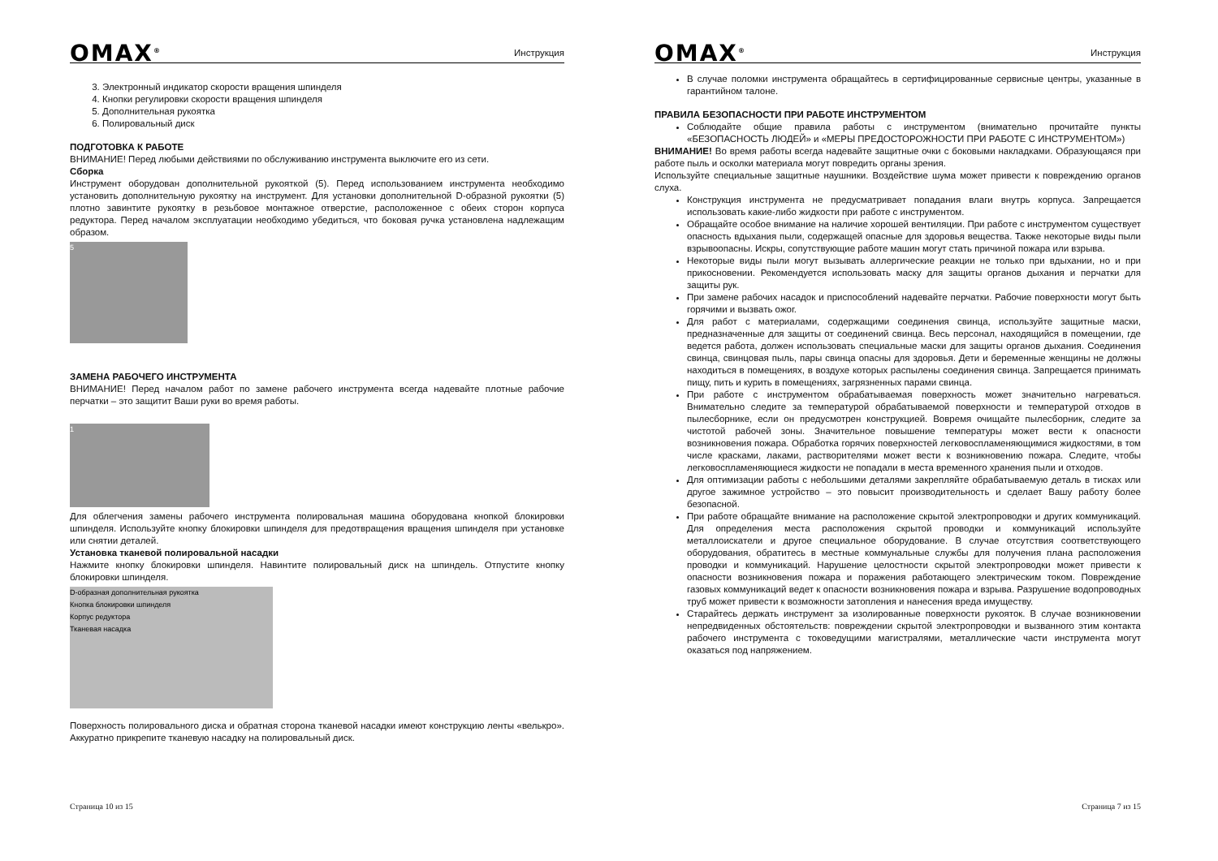OMAX<sup>®</sup> Инструкция
3. Электронный индикатор скорости вращения шпинделя
4. Кнопки регулировки скорости вращения шпинделя
5. Дополнительная рукоятка
6. Полировальный диск
ПОДГОТОВКА К РАБОТЕ
ВНИМАНИЕ! Перед любыми действиями по обслуживанию инструмента выключите его из сети.
Сборка
Инструмент оборудован дополнительной рукояткой (5). Перед использованием инструмента необходимо установить дополнительную рукоятку на инструмент. Для установки дополнительной D-образной рукоятки (5) плотно завинтите рукоятку в резьбовое монтажное отверстие, расположенное с обеих сторон корпуса редуктора. Перед началом эксплуатации необходимо убедиться, что боковая ручка установлена надлежащим образом.
5
ЗАМЕНА РАБОЧЕГО ИНСТРУМЕНТА
ВНИМАНИЕ! Перед началом работ по замене рабочего инструмента всегда надевайте плотные рабочие перчатки – это защитит Ваши руки во время работы.
1
Для облегчения замены рабочего инструмента полировальная машина оборудована кнопкой блокировки шпинделя. Используйте кнопку блокировки шпинделя для предотвращения вращения шпинделя при установке или снятии деталей.
Установка тканевой полировальной насадки
Нажмите кнопку блокировки шпинделя. Навинтите полировальный диск на шпиндель. Отпустите кнопку блокировки шпинделя.
D-образная дополнительная рукоятка
Кнопка блокировки шпинделя
Корпус редуктора
Тканевая насадка
Поверхность полировального диска и обратная сторона тканевой насадки имеют конструкцию ленты «велькро». Аккуратно прикрепите тканевую насадку на полировальный диск.
Страница 10 из 15
OMAX<sup>®</sup> Инструкция
В случае поломки инструмента обращайтесь в сертифицированные сервисные центры, указанные в гарантийном талоне.
ПРАВИЛА БЕЗОПАСНОСТИ ПРИ РАБОТЕ ИНСТРУМЕНТОМ
Соблюдайте общие правила работы с инструментом (внимательно прочитайте пункты «БЕЗОПАСНОСТЬ ЛЮДЕЙ» и «МЕРЫ ПРЕДОСТОРОЖНОСТИ ПРИ РАБОТЕ С ИНСТРУМЕНТОМ»)
ВНИМАНИЕ! Во время работы всегда надевайте защитные очки с боковыми накладками. Образующаяся при работе пыль и осколки материала могут повредить органы зрения.
Используйте специальные защитные наушники. Воздействие шума может привести к повреждению органов слуха.
Конструкция инструмента не предусматривает попадания влаги внутрь корпуса. Запрещается использовать какие-либо жидкости при работе с инструментом.
Обращайте особое внимание на наличие хорошей вентиляции. При работе с инструментом существует опасность вдыхания пыли, содержащей опасные для здоровья вещества. Также некоторые виды пыли взрывоопасны. Искры, сопутствующие работе машин могут стать причиной пожара или взрыва.
Некоторые виды пыли могут вызывать аллергические реакции не только при вдыхании, но и при прикосновении. Рекомендуется использовать маску для защиты органов дыхания и перчатки для защиты рук.
При замене рабочих насадок и приспособлений надевайте перчатки. Рабочие поверхности могут быть горячими и вызвать ожог.
Для работ с материалами, содержащими соединения свинца, используйте защитные маски, предназначенные для защиты от соединений свинца. Весь персонал, находящийся в помещении, где ведется работа, должен использовать специальные маски для защиты органов дыхания. Соединения свинца, свинцовая пыль, пары свинца опасны для здоровья. Дети и беременные женщины не должны находиться в помещениях, в воздухе которых распылены соединения свинца. Запрещается принимать пищу, пить и курить в помещениях, загрязненных парами свинца.
При работе с инструментом обрабатываемая поверхность может значительно нагреваться. Внимательно следите за температурой обрабатываемой поверхности и температурой отходов в пылесборнике, если он предусмотрен конструкцией. Вовремя очищайте пылесборник, следите за чистотой рабочей зоны. Значительное повышение температуры может вести к опасности возникновения пожара. Обработка горячих поверхностей легковоспламеняющимися жидкостями, в том числе красками, лаками, растворителями может вести к возникновению пожара. Следите, чтобы легковоспламеняющиеся жидкости не попадали в места временного хранения пыли и отходов.
Для оптимизации работы с небольшими деталями закрепляйте обрабатываемую деталь в тисках или другое зажимное устройство – это повысит производительность и сделает Вашу работу более безопасной.
При работе обращайте внимание на расположение скрытой электропроводки и других коммуникаций. Для определения места расположения скрытой проводки и коммуникаций используйте металлоискатели и другое специальное оборудование. В случае отсутствия соответствующего оборудования, обратитесь в местные коммунальные службы для получения плана расположения проводки и коммуникаций. Нарушение целостности скрытой электропроводки может привести к опасности возникновения пожара и поражения работающего электрическим током. Повреждение газовых коммуникаций ведет к опасности возникновения пожара и взрыва. Разрушение водопроводных труб может привести к возможности затопления и нанесения вреда имуществу.
Старайтесь держать инструмент за изолированные поверхности рукояток. В случае возникновении непредвиденных обстоятельств: повреждении скрытой электропроводки и вызванного этим контакта рабочего инструмента с токоведущими магистралями, металлические части инструмента могут оказаться под напряжением.
Страница 7 из 15